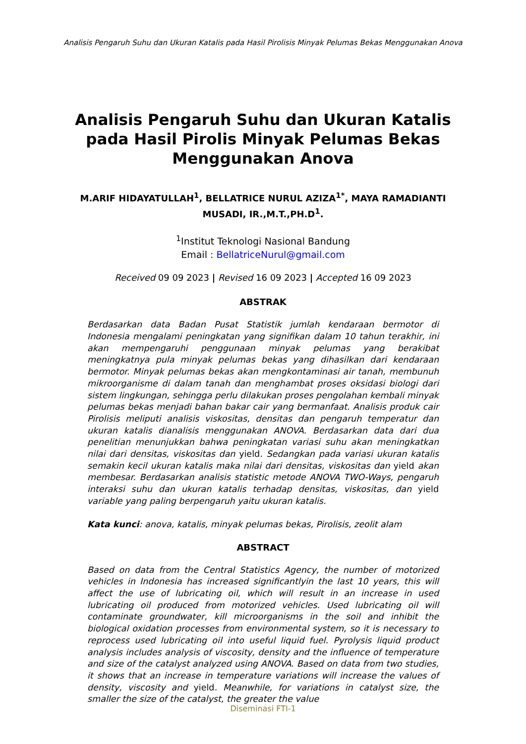Analisis Pengaruh Suhu dan Ukuran Katalis pada Hasil Pirolisis Minyak Pelumas Bekas Menggunakan Anova
Analisis Pengaruh Suhu dan Ukuran Katalis pada Hasil Pirolis Minyak Pelumas Bekas Menggunakan Anova
M.ARIF HIDAYATULLAH<sup>1</sup>, BELLATRICE NURUL AZIZA<sup>1*</sup>, MAYA RAMADIANTI MUSADI, IR.,M.T.,PH.D<sup>1</sup>.
<sup>1</sup> Institut Teknologi Nasional Bandung
Email : BellatriceNurul@gmail.com
Received 09 09 2023 | Revised 16 09 2023 | Accepted 16 09 2023
ABSTRAK
Berdasarkan data Badan Pusat Statistik jumlah kendaraan bermotor di Indonesia mengalami peningkatan yang signifikan dalam 10 tahun terakhir, ini akan mempengaruhi penggunaan minyak pelumas yang berakibat meningkatnya pula minyak pelumas bekas yang dihasilkan dari kendaraan bermotor. Minyak pelumas bekas akan mengkontaminasi air tanah, membunuh mikroorganisme di dalam tanah dan menghambat proses oksidasi biologi dari sistem lingkungan, sehingga perlu dilakukan proses pengolahan kembali minyak pelumas bekas menjadi bahan bakar cair yang bermanfaat. Analisis produk cair Pirolisis meliputi analisis viskositas, densitas dan pengaruh temperatur dan ukuran katalis dianalisis menggunakan ANOVA. Berdasarkan data dari dua penelitian menunjukkan bahwa peningkatan variasi suhu akan meningkatkan nilai dari densitas, viskositas dan yield. Sedangkan pada variasi ukuran katalis semakin kecil ukuran katalis maka nilai dari densitas, viskositas dan yield akan membesar. Berdasarkan analisis statistic metode ANOVA TWO-Ways, pengaruh interaksi suhu dan ukuran katalis terhadap densitas, viskositas, dan yield variable yang paling berpengaruh yaitu ukuran katalis.
Kata kunci: anova, katalis, minyak pelumas bekas, Pirolisis, zeolit alam
ABSTRACT
Based on data from the Central Statistics Agency, the number of motorized vehicles in Indonesia has increased significantlyin the last 10 years, this will affect the use of lubricating oil, which will result in an increase in used lubricating oil produced from motorized vehicles. Used lubricating oil will contaminate groundwater, kill microorganisms in the soil and inhibit the biological oxidation processes from environmental system, so it is necessary to reprocess used lubricating oil into useful liquid fuel. Pyrolysis liquid product analysis includes analysis of viscosity, density and the influence of temperature and size of the catalyst analyzed using ANOVA. Based on data from two studies, it shows that an increase in temperature variations will increase the values of density, viscosity and yield. Meanwhile, for variations in catalyst size, the smaller the size of the catalyst, the greater the value
Diseminasi FTI-1